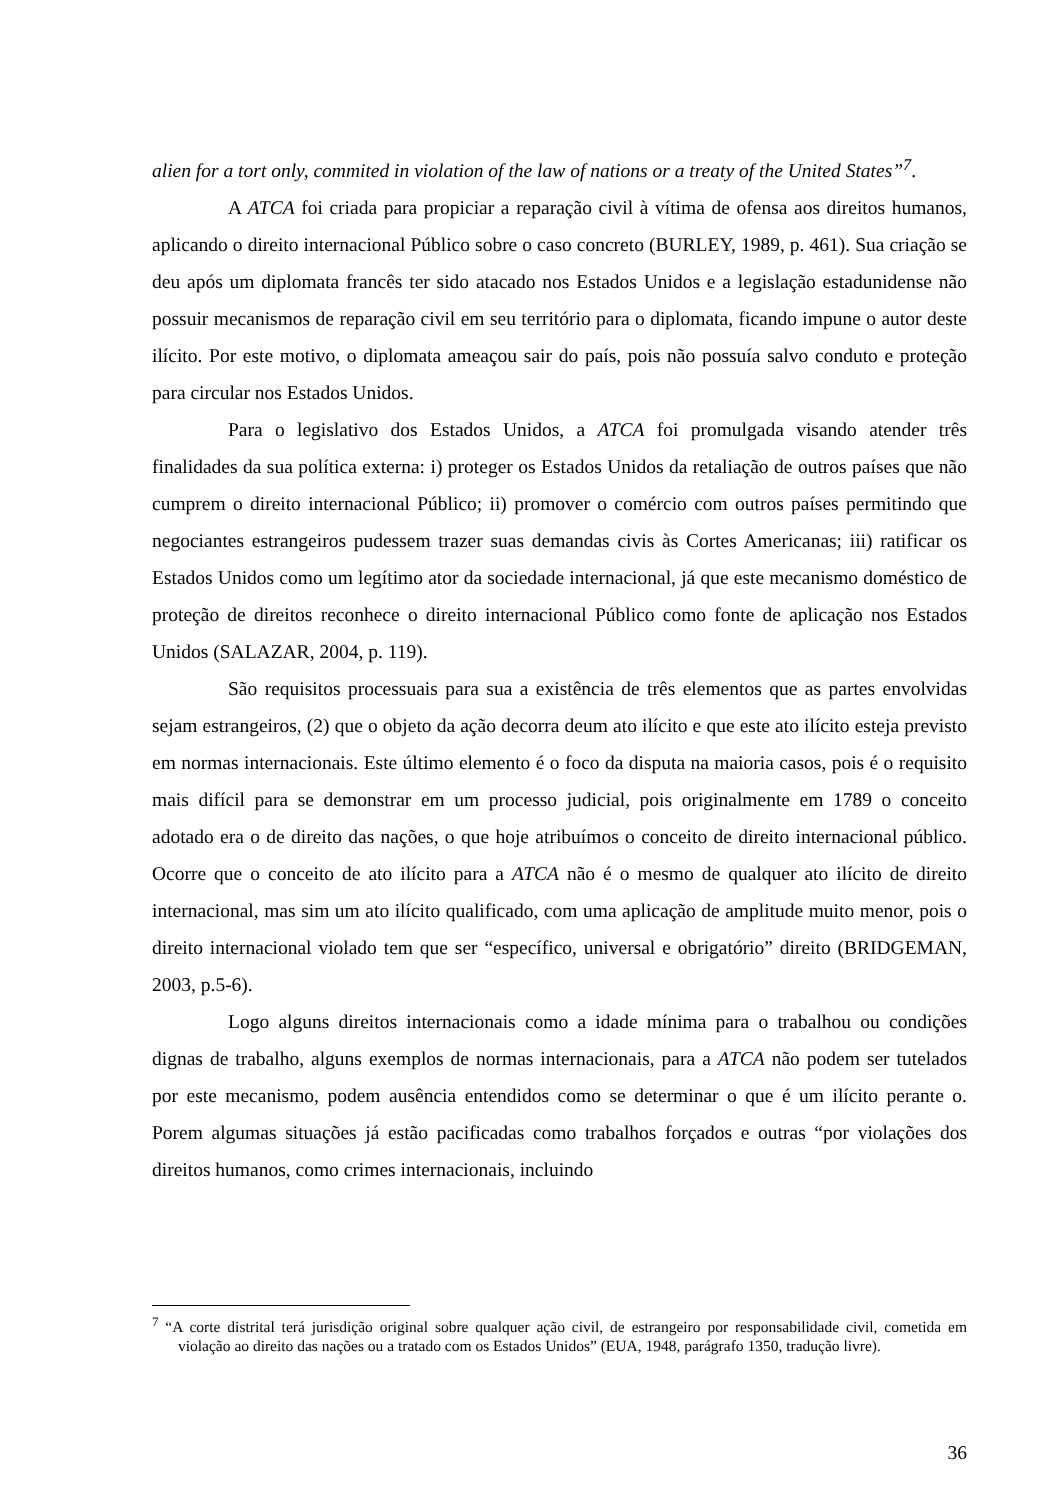alien for a tort only, commited in violation of the law of nations or a treaty of the United States”<sup>7</sup>.
A ATCA foi criada para propiciar a reparação civil à vítima de ofensa aos direitos humanos, aplicando o direito internacional Público sobre o caso concreto (BURLEY, 1989, p. 461). Sua criação se deu após um diplomata francês ter sido atacado nos Estados Unidos e a legislação estadunidense não possuir mecanismos de reparação civil em seu território para o diplomata, ficando impune o autor deste ilícito. Por este motivo, o diplomata ameaçou sair do país, pois não possuía salvo conduto e proteção para circular nos Estados Unidos.
Para o legislativo dos Estados Unidos, a ATCA foi promulgada visando atender três finalidades da sua política externa: i) proteger os Estados Unidos da retaliação de outros países que não cumprem o direito internacional Público; ii) promover o comércio com outros países permitindo que negociantes estrangeiros pudessem trazer suas demandas civis às Cortes Americanas; iii) ratificar os Estados Unidos como um legítimo ator da sociedade internacional, já que este mecanismo doméstico de proteção de direitos reconhece o direito internacional Público como fonte de aplicação nos Estados Unidos (SALAZAR, 2004, p. 119).
São requisitos processuais para sua a existência de três elementos que as partes envolvidas sejam estrangeiros, (2) que o objeto da ação decorra deum ato ilícito e que este ato ilícito esteja previsto em normas internacionais. Este último elemento é o foco da disputa na maioria casos, pois é o requisito mais difícil para se demonstrar em um processo judicial, pois originalmente em 1789 o conceito adotado era o de direito das nações, o que hoje atribuímos o conceito de direito internacional público. Ocorre que o conceito de ato ilícito para a ATCA não é o mesmo de qualquer ato ilícito de direito internacional, mas sim um ato ilícito qualificado, com uma aplicação de amplitude muito menor, pois o direito internacional violado tem que ser “específico, universal e obrigatório” direito (BRIDGEMAN, 2003, p.5-6).
Logo alguns direitos internacionais como a idade mínima para o trabalhou ou condições dignas de trabalho, alguns exemplos de normas internacionais, para a ATCA não podem ser tutelados por este mecanismo, podem ausência entendidos como se determinar o que é um ilícito perante o. Porem algumas situações já estão pacificadas como trabalhos forçados e outras “por violações dos direitos humanos, como crimes internacionais, incluindo
<sup>7</sup> “A corte distrital terá jurisdição original sobre qualquer ação civil, de estrangeiro por responsabilidade civil, cometida em violação ao direito das nações ou a tratado com os Estados Unidos” (EUA, 1948, parágrafo 1350, tradução livre).
36